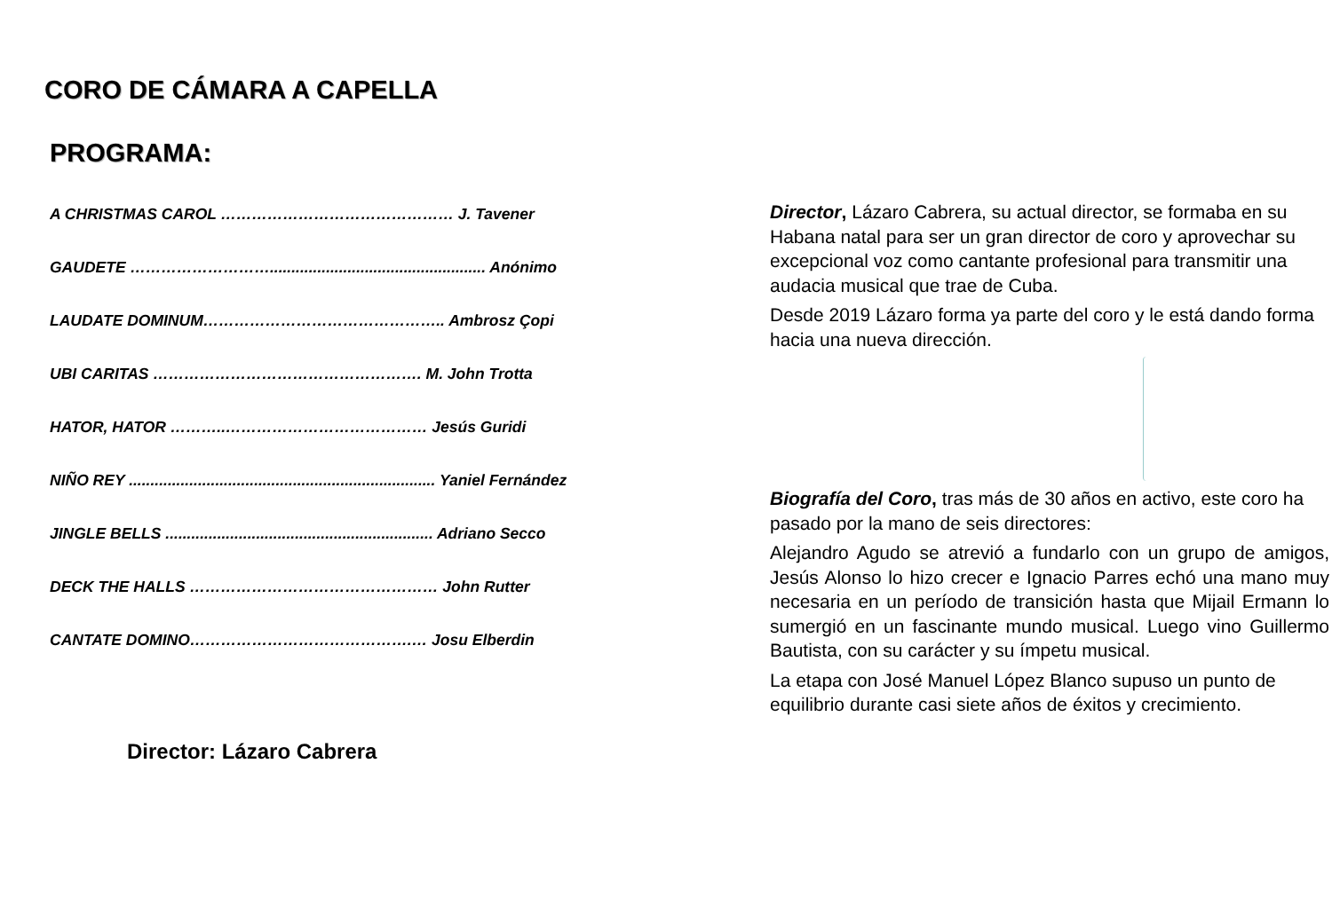CORO DE CÁMARA A CAPELLA
PROGRAMA:
A CHRISTMAS CAROL ……………………………………… J. Tavener
GAUDETE ……………………….................................................. Anónimo
LAUDATE DOMINUM……………………………………….. Ambrosz Çopi
UBI CARITAS ……………………………………………. M. John Trotta
HATOR, HATOR ………..………………………………… Jesús Guridi
NIÑO REY ....................................................................... Yaniel Fernández
JINGLE BELLS .............................................................. Adriano Secco
DECK THE HALLS ………………………………………… John Rutter
CANTATE DOMINO…………………………………….… Josu Elberdin
Director: Lázaro Cabrera
Director, Lázaro Cabrera, su actual director, se formaba en su Habana natal para ser un gran director de coro y aprovechar su excepcional voz como cantante profesional para transmitir una audacia musical que trae de Cuba.
Desde 2019 Lázaro forma ya parte del coro y le está dando forma hacia una nueva dirección.
Biografía del Coro, tras más de 30 años en activo, este coro ha pasado por la mano de seis directores:
Alejandro Agudo se atrevió a fundarlo con un grupo de amigos, Jesús Alonso lo hizo crecer e Ignacio Parres echó una mano muy necesaria en un período de transición hasta que Mijail Ermann lo sumergió en un fascinante mundo musical. Luego vino Guillermo Bautista, con su carácter y su ímpetu musical.
La etapa con José Manuel López Blanco supuso un punto de equilibrio durante casi siete años de éxitos y crecimiento.